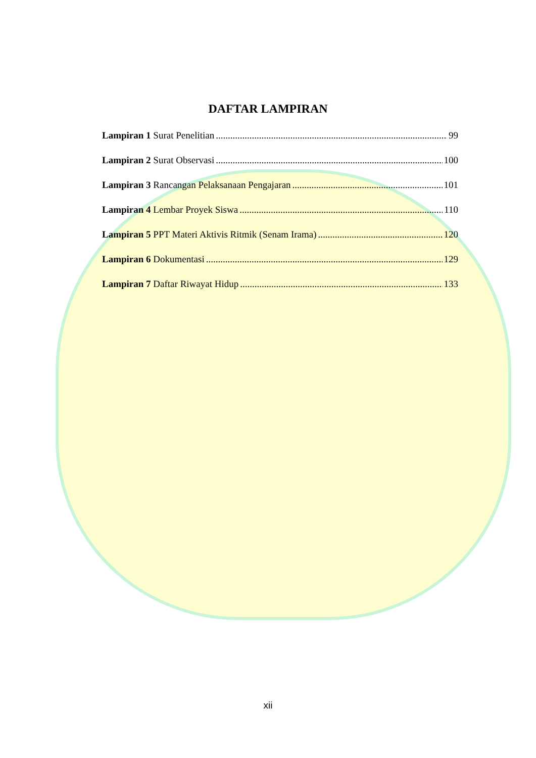DAFTAR LAMPIRAN
Lampiran 1 Surat Penelitian 99
Lampiran 2 Surat Observasi 100
Lampiran 3 Rancangan Pelaksanaan Pengajaran 101
Lampiran 4 Lembar Proyek Siswa 110
Lampiran 5 PPT Materi Aktivis Ritmik (Senam Irama) 120
Lampiran 6 Dokumentasi 129
Lampiran 7 Daftar Riwayat Hidup 133
xii